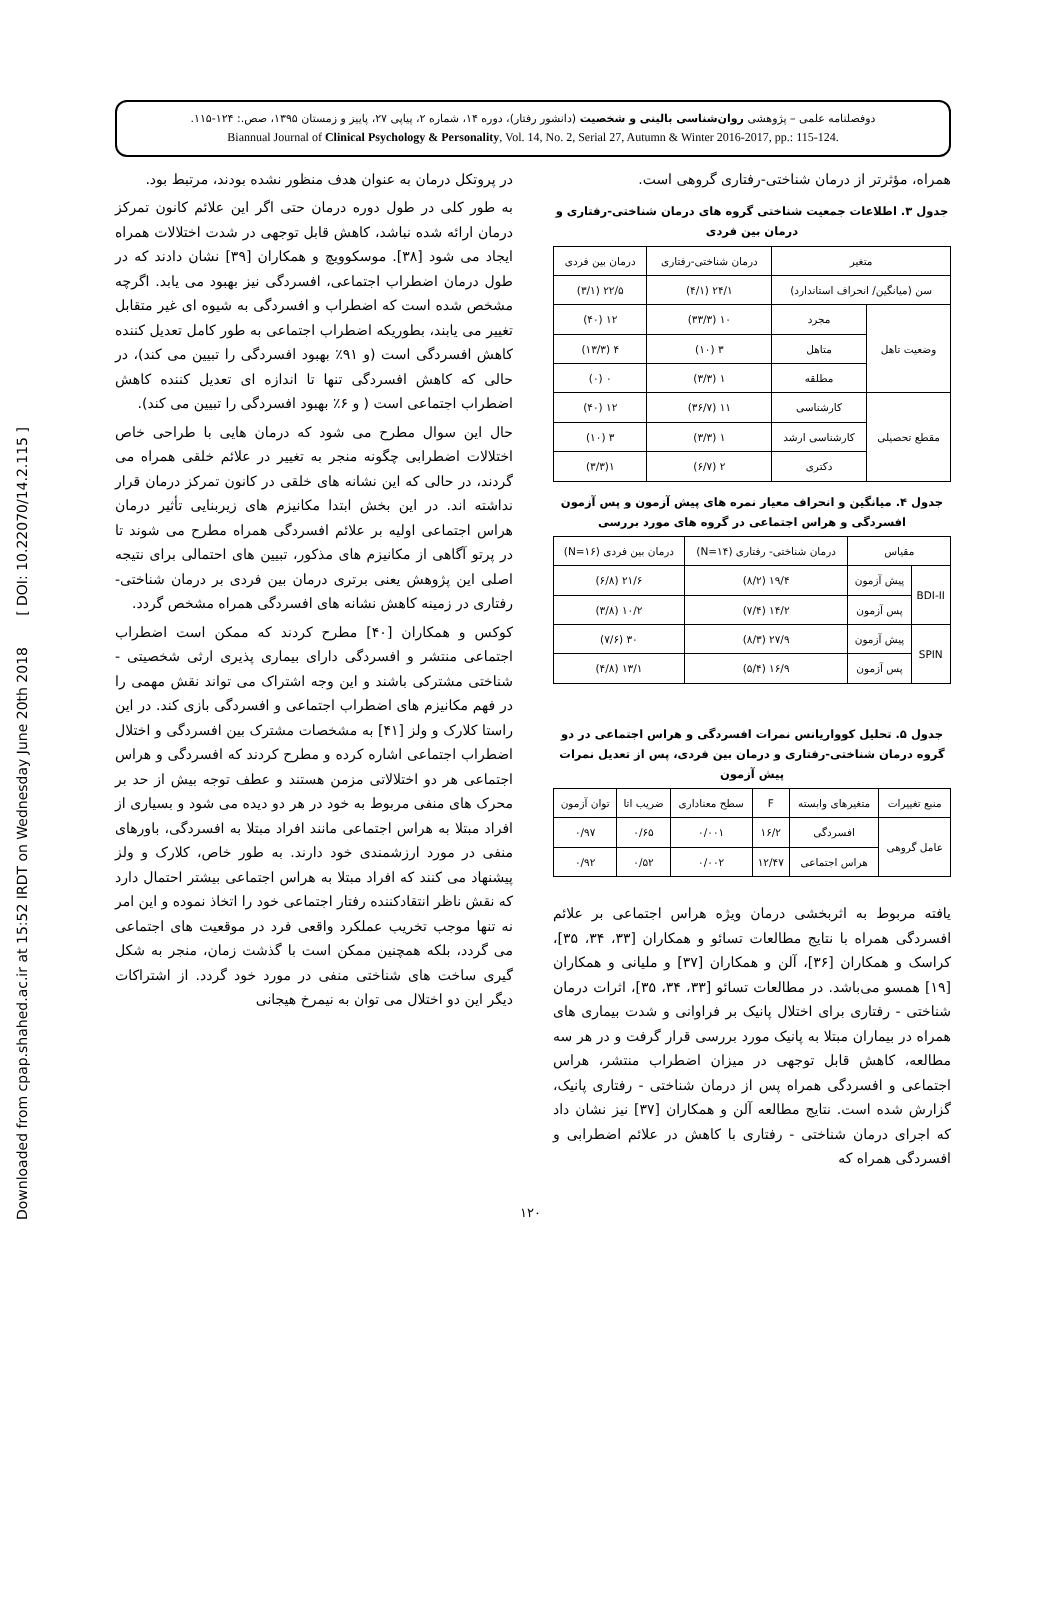Downloaded from cpap.shahed.ac.ir at 15:52 IRDT on Wednesday June 20th 2018 [ DOI: 10.22070/14.2.115 ]
دوفصلنامه علمی – پژوهشی روان‌شناسی بالینی و شخصیت (دانشور رفتار)، دوره ۱۴، شماره ۲، پیاپی ۲۷، پاییز و زمستان ۱۳۹۵، صص.: ۱۲۴-۱۱۵.
Biannual Journal of Clinical Psychology & Personality, Vol. 14, No. 2, Serial 27, Autumn & Winter 2016-2017, pp.: 115-124.
همراه، مؤثرتر از درمان شناختی-رفتاری گروهی است.
جدول ۳. اطلاعات جمعیت شناختی گروه های درمان شناختی-رفتاری و درمان بین فردی
| متغیر | | درمان شناختی-رفتاری | درمان بین فردی |
| --- | --- | --- | --- |
| سن (میانگین/ انحراف استاندارد) | | ۲۴/۱ (۴/۱) | ۲۲/۵ (۳/۱) |
| وضعیت تاهل | مجرد | ۱۰ (۳۳/۳) | ۱۲ (۴۰) |
| | متاهل | ۳ (۱۰) | ۴ (۱۳/۳) |
| | مطلقه | ۱ (۳/۳) | ۰ (۰) |
| مقطع تحصیلی | کارشناسی | ۱۱ (۳۶/۷) | ۱۲ (۴۰) |
| | کارشناسی ارشد | ۱ (۳/۳) | ۳ (۱۰) |
| | دکتری | ۲ (۶/۷) | ۱(۳/۳) |
جدول ۴. میانگین و انحراف معیار نمره های پیش آزمون و پس آزمون افسردگی و هراس اجتماعی در گروه های مورد بررسی
| مقیاس | | درمان شناختی- رفتاری (N=۱۴) | درمان بین فردی (N=۱۶) |
| --- | --- | --- | --- |
| BDI-II | پیش آزمون | ۱۹/۴ (۸/۲) | ۲۱/۶ (۶/۸) |
| | پس آزمون | ۱۴/۲ (۷/۴) | ۱۰/۲ (۳/۸) |
| SPIN | پیش آزمون | ۲۷/۹ (۸/۳) | ۳۰ (۷/۶) |
| | پس آزمون | ۱۶/۹ (۵/۴) | ۱۳/۱ (۴/۸) |
جدول ۵. تحلیل کوواریانس نمرات افسردگی و هراس اجتماعی در دو گروه درمان شناختی-رفتاری و درمان بین فردی، پس از تعدیل نمرات پیش آزمون
| منبع تغییرات | متغیرهای وابسته | F | سطح معناداری | ضریب اتا | توان آزمون |
| --- | --- | --- | --- | --- | --- |
| عامل گروهی | افسردگی | ۱۶/۲ | ۰/۰۰۱ | ۰/۶۵ | ۰/۹۷ |
| | هراس اجتماعی | ۱۲/۴۷ | ۰/۰۰۲ | ۰/۵۲ | ۰/۹۲ |
یافته مربوط به اثربخشی درمان ویژه هراس اجتماعی بر علائم افسردگی همراه با نتایج مطالعات تسائو و همکاران [۳۳، ۳۴، ۳۵]، کراسک و همکاران [۳۶]، آلن و همکاران [۳۷] و ملیانی و همکاران [۱۹] همسو می‌باشد. در مطالعات تسائو [۳۳، ۳۴، ۳۵]، اثرات درمان شناختی - رفتاری برای اختلال پانیک بر فراوانی و شدت بیماری های همراه در بیماران مبتلا به پانیک مورد بررسی قرار گرفت و در هر سه مطالعه، کاهش قابل توجهی در میزان اضطراب منتشر، هراس اجتماعی و افسردگی همراه پس از درمان شناختی - رفتاری پانیک، گزارش شده است. نتایج مطالعه آلن و همکاران [۳۷] نیز نشان داد که اجرای درمان شناختی - رفتاری با کاهش در علائم اضطرابی و افسردگی همراه که
در پروتکل درمان به عنوان هدف منظور نشده بودند، مرتبط بود.
به طور کلی در طول دوره درمان حتی اگر این علائم کانون تمرکز درمان ارائه شده نباشد، کاهش قابل توجهی در شدت اختلالات همراه ایجاد می شود [۳۸]. موسکوویچ و همکاران [۳۹] نشان دادند که در طول درمان اضطراب اجتماعی، افسردگی نیز بهبود می یابد. اگرچه مشخص شده است که اضطراب و افسردگی به شیوه ای غیر متقابل تغییر می یابند، بطوریکه اضطراب اجتماعی به طور کامل تعدیل کننده کاهش افسردگی است (و ۹۱٪ بهبود افسردگی را تبیین می کند)، در حالی که کاهش افسردگی تنها تا اندازه ای تعدیل کننده کاهش اضطراب اجتماعی است ( و ۶٪ بهبود افسردگی را تبیین می کند).
حال این سوال مطرح می شود که درمان هایی با طراحی خاص اختلالات اضطرابی چگونه منجر به تغییر در علائم خلقی همراه می گردند، در حالی که این نشانه های خلقی در کانون تمرکز درمان قرار نداشته اند. در این بخش ابتدا مکانیزم های زیربنایی تأثیر درمان هراس اجتماعی اولیه بر علائم افسردگی همراه مطرح می شوند تا در پرتو آگاهی از مکانیزم های مذکور، تبیین های احتمالی برای نتیجه اصلی این پژوهش یعنی برتری درمان بین فردی بر درمان شناختی-رفتاری در زمینه کاهش نشانه های افسردگی همراه مشخص گردد.
کوکس و همکاران [۴۰] مطرح کردند که ممکن است اضطراب اجتماعی منتشر و افسردگی دارای بیماری پذیری ارثی شخصیتی - شناختی مشترکی باشند و این وجه اشتراک می تواند نقش مهمی را در فهم مکانیزم های اضطراب اجتماعی و افسردگی بازی کند. در این راستا کلارک و ولز [۴۱] به مشخصات مشترک بین افسردگی و اختلال اضطراب اجتماعی اشاره کرده و مطرح کردند که افسردگی و هراس اجتماعی هر دو اختلالاتی مزمن هستند و عطف توجه بیش از حد بر محرک های منفی مربوط به خود در هر دو دیده می شود و بسیاری از افراد مبتلا به هراس اجتماعی مانند افراد مبتلا به افسردگی، باورهای منفی در مورد ارزشمندی خود دارند. به طور خاص، کلارک و ولز پیشنهاد می کنند که افراد مبتلا به هراس اجتماعی بیشتر احتمال دارد که نقش ناظر انتقادکننده رفتار اجتماعی خود را اتخاذ نموده و این امر نه تنها موجب تخریب عملکرد واقعی فرد در موقعیت های اجتماعی می گردد، بلکه همچنین ممکن است با گذشت زمان، منجر به شکل گیری ساخت های شناختی منفی در مورد خود گردد. از اشتراکات دیگر این دو اختلال می توان به نیمرخ هیجانی
۱۲۰